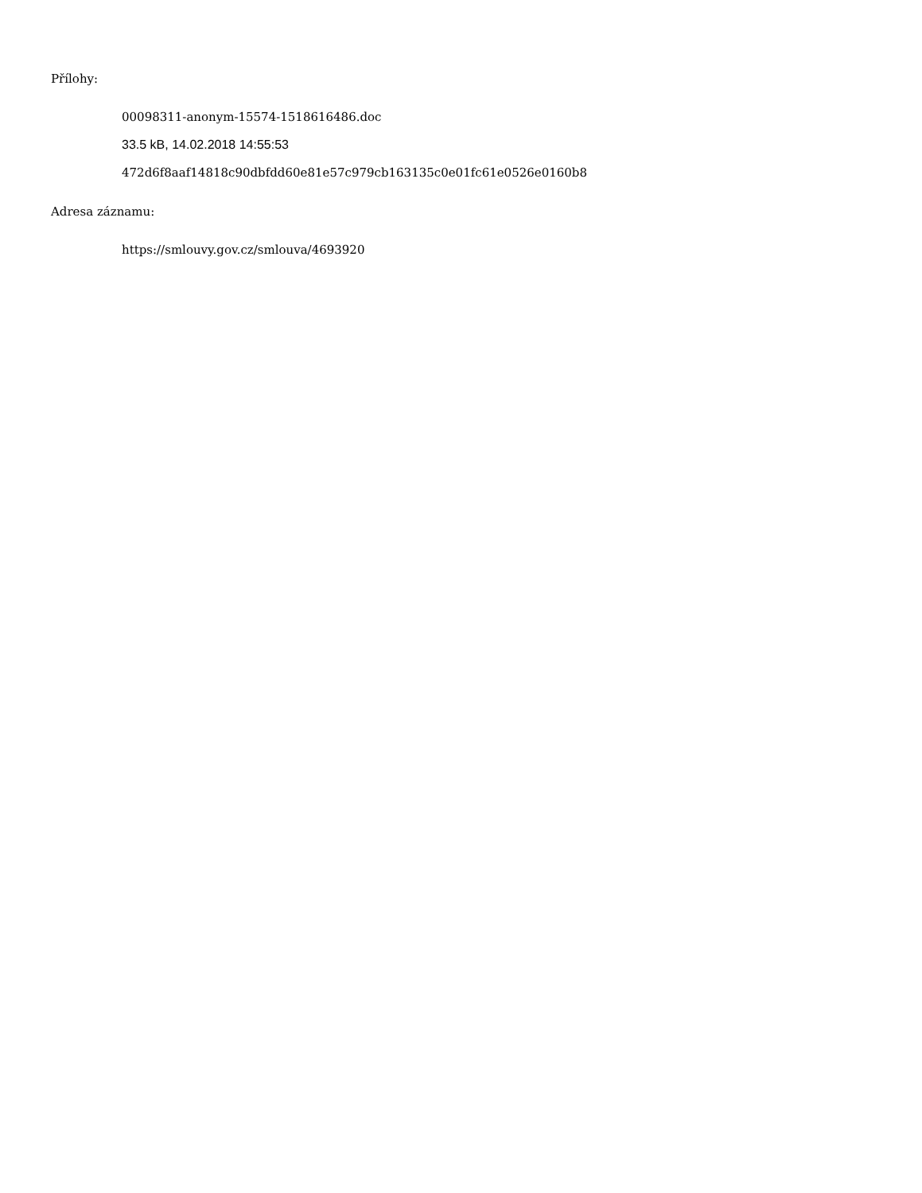Přílohy:
00098311-anonym-15574-1518616486.doc
33.5 kB, 14.02.2018 14:55:53
472d6f8aaf14818c90dbfdd60e81e57c979cb163135c0e01fc61e0526e0160b8
Adresa záznamu:
https://smlouvy.gov.cz/smlouva/4693920